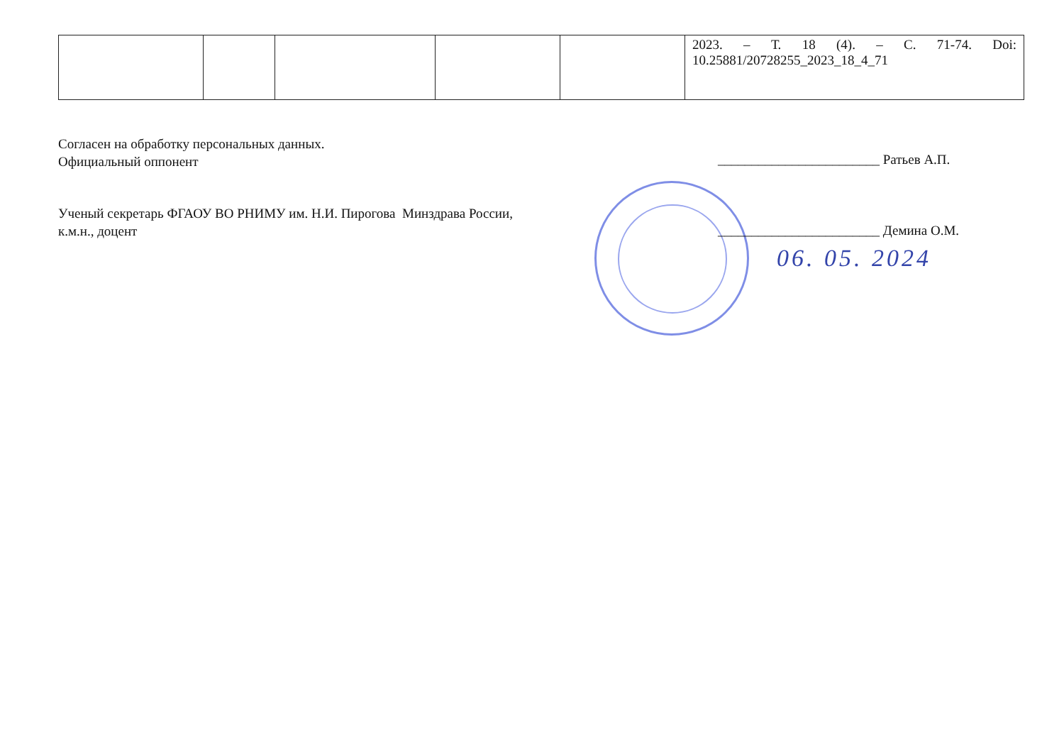| | | | | | 2023. – Т. 18 (4). – С. 71-74. Doi: 10.25881/20728255_2023_18_4_71 |
Согласен на обработку персональных данных.
Официальный оппонент
________________________ Ратьев А.П.
Ученый секретарь ФГАОУ ВО РНИМУ им. Н.И. Пирогова Минздрава России,
к.м.н., доцент
________________________ Демина О.М.
06. 05. 2024